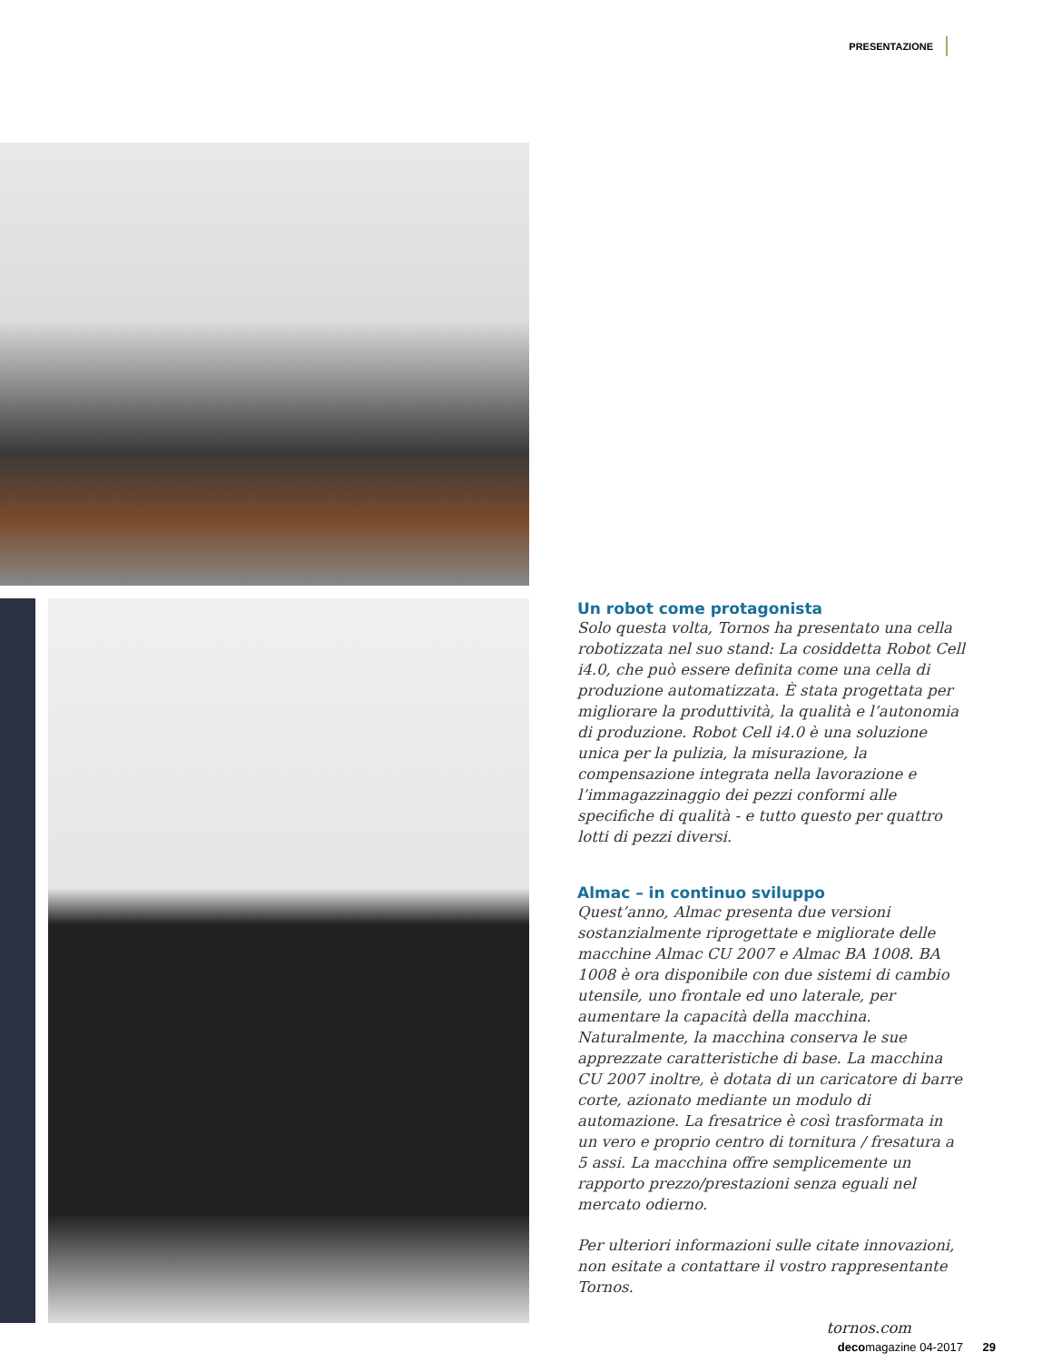PRESENTAZIONE
Un robot come protagonista
Solo questa volta, Tornos ha presentato una cella robotizzata nel suo stand: La cosiddetta Robot Cell i4.0, che può essere definita come una cella di produzione automatizzata. È stata progettata per migliorare la produttività, la qualità e l’autonomia di produzione. Robot Cell i4.0 è una soluzione unica per la pulizia, la misurazione, la compensazione integrata nella lavorazione e l’immagazzinaggio dei pezzi conformi alle specifiche di qualità - e tutto questo per quattro lotti di pezzi diversi.
Almac – in continuo sviluppo
Quest’anno, Almac presenta due versioni sostanzialmente riprogettate e migliorate delle macchine Almac CU 2007 e Almac BA 1008. BA 1008 è ora disponibile con due sistemi di cambio utensile, uno frontale ed uno laterale, per aumentare la capacità della macchina. Naturalmente, la macchina conserva le sue apprezzate caratteristiche di base. La macchina CU 2007 inoltre, è dotata di un caricatore di barre corte, azionato mediante un modulo di automazione. La fresatrice è così trasformata in un vero e proprio centro di tornitura / fresatura a 5 assi. La macchina offre semplicemente un rapporto prezzo/prestazioni senza eguali nel mercato odierno.
Per ulteriori informazioni sulle citate innovazioni, non esitate a contattare il vostro rappresentante Tornos.
tornos.com
decomagazine 04-2017 29